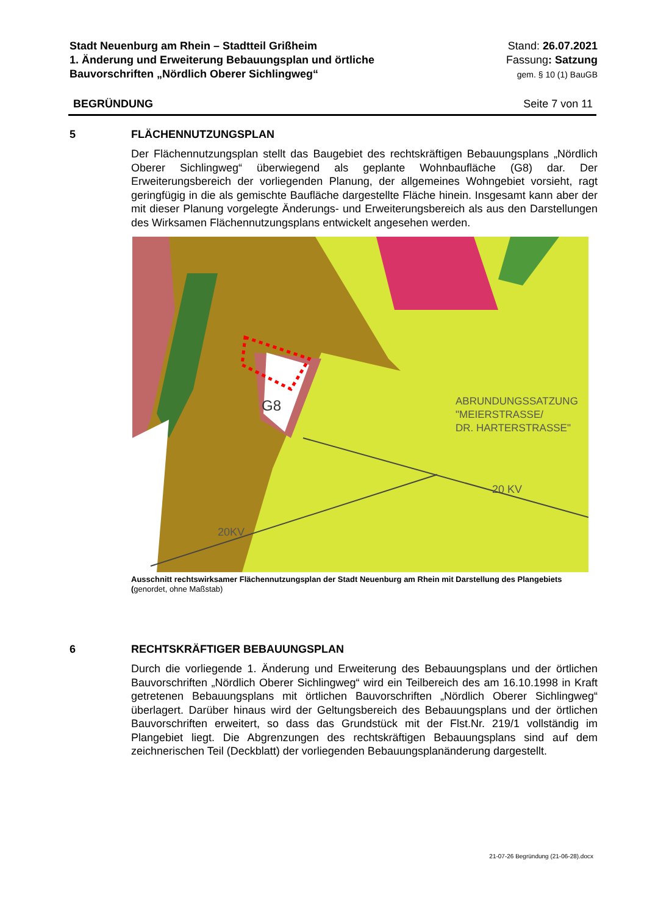Stadt Neuenburg am Rhein – Stadtteil Grißheim
1. Änderung und Erweiterung Bebauungsplan und örtliche
Bauvorschriften „Nördlich Oberer Sichlingweg“
Stand: 26.07.2021
Fassung: Satzung
gem. § 10 (1) BauGB
BEGRÜNDUNG Seite 7 von 11
5 FLÄCHENNUTZUNGSPLAN
Der Flächennutzungsplan stellt das Baugebiet des rechtskräftigen Bebauungsplans „Nördlich Oberer Sichlingweg“ überwiegend als geplante Wohnbaufläche (G8) dar. Der Erweiterungsbereich der vorliegenden Planung, der allgemeines Wohngebiet vorsieht, ragt geringfügig in die als gemischte Baufläche dargestellte Fläche hinein. Insgesamt kann aber der mit dieser Planung vorgelegte Änderungs- und Erweiterungsbereich als aus den Darstellungen des Wirksamen Flächennutzungsplans entwickelt angesehen werden.
G8
ABRUNDUNGSSATZUNG
"MEIERSTRASSE/
DR. HARTERSTRASSE"
20 KV
20KV
Ausschnitt rechtswirksamer Flächennutzungsplan der Stadt Neuenburg am Rhein mit Darstellung des Plangebiets (genordet, ohne Maßstab)
6 RECHTSKRÄFTIGER BEBAUUNGSPLAN
Durch die vorliegende 1. Änderung und Erweiterung des Bebauungsplans und der örtlichen Bauvorschriften „Nördlich Oberer Sichlingweg“ wird ein Teilbereich des am 16.10.1998 in Kraft getretenen Bebauungsplans mit örtlichen Bauvorschriften „Nördlich Oberer Sichlingweg“ überlagert. Darüber hinaus wird der Geltungsbereich des Bebauungsplans und der örtlichen Bauvorschriften erweitert, so dass das Grundstück mit der Flst.Nr. 219/1 vollständig im Plangebiet liegt. Die Abgrenzungen des rechtskräftigen Bebauungsplans sind auf dem zeichnerischen Teil (Deckblatt) der vorliegenden Bebauungsplanänderung dargestellt.
21-07-26 Begründung (21-06-28).docx